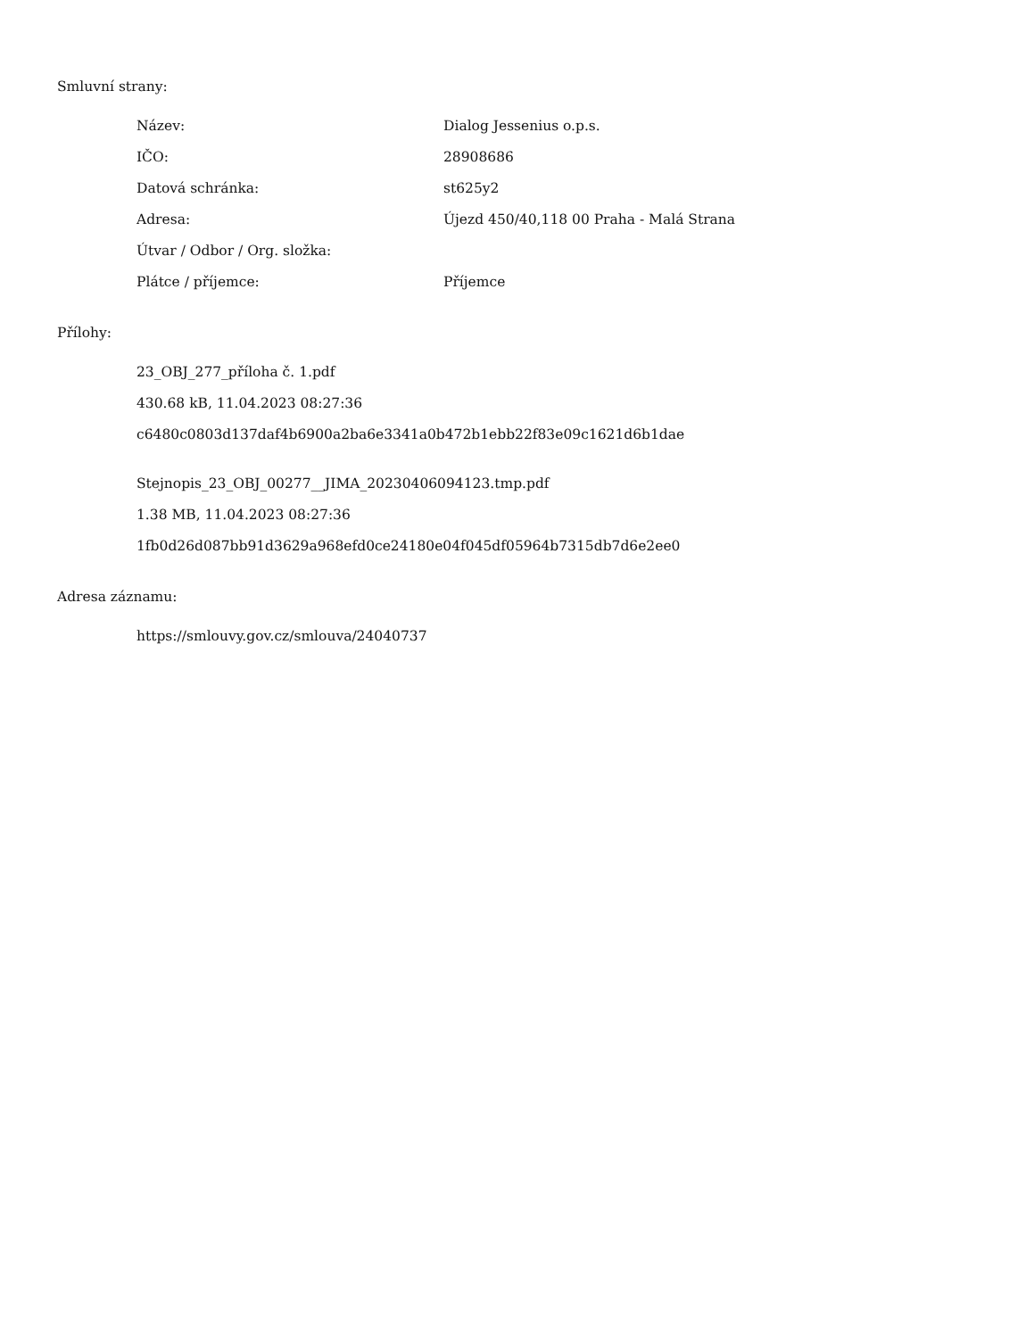Smluvní strany:
| Název: | Dialog Jessenius o.p.s. |
| IČO: | 28908686 |
| Datová schránka: | st625y2 |
| Adresa: | Újezd 450/40,118 00 Praha - Malá Strana |
| Útvar / Odbor / Org. složka: | |
| Plátce / příjemce: | Příjemce |
Přílohy:
23_OBJ_277_příloha č. 1.pdf
430.68 kB, 11.04.2023 08:27:36
c6480c0803d137daf4b6900a2ba6e3341a0b472b1ebb22f83e09c1621d6b1dae
Stejnopis_23_OBJ_00277__JIMA_20230406094123.tmp.pdf
1.38 MB, 11.04.2023 08:27:36
1fb0d26d087bb91d3629a968efd0ce24180e04f045df05964b7315db7d6e2ee0
Adresa záznamu:
https://smlouvy.gov.cz/smlouva/24040737